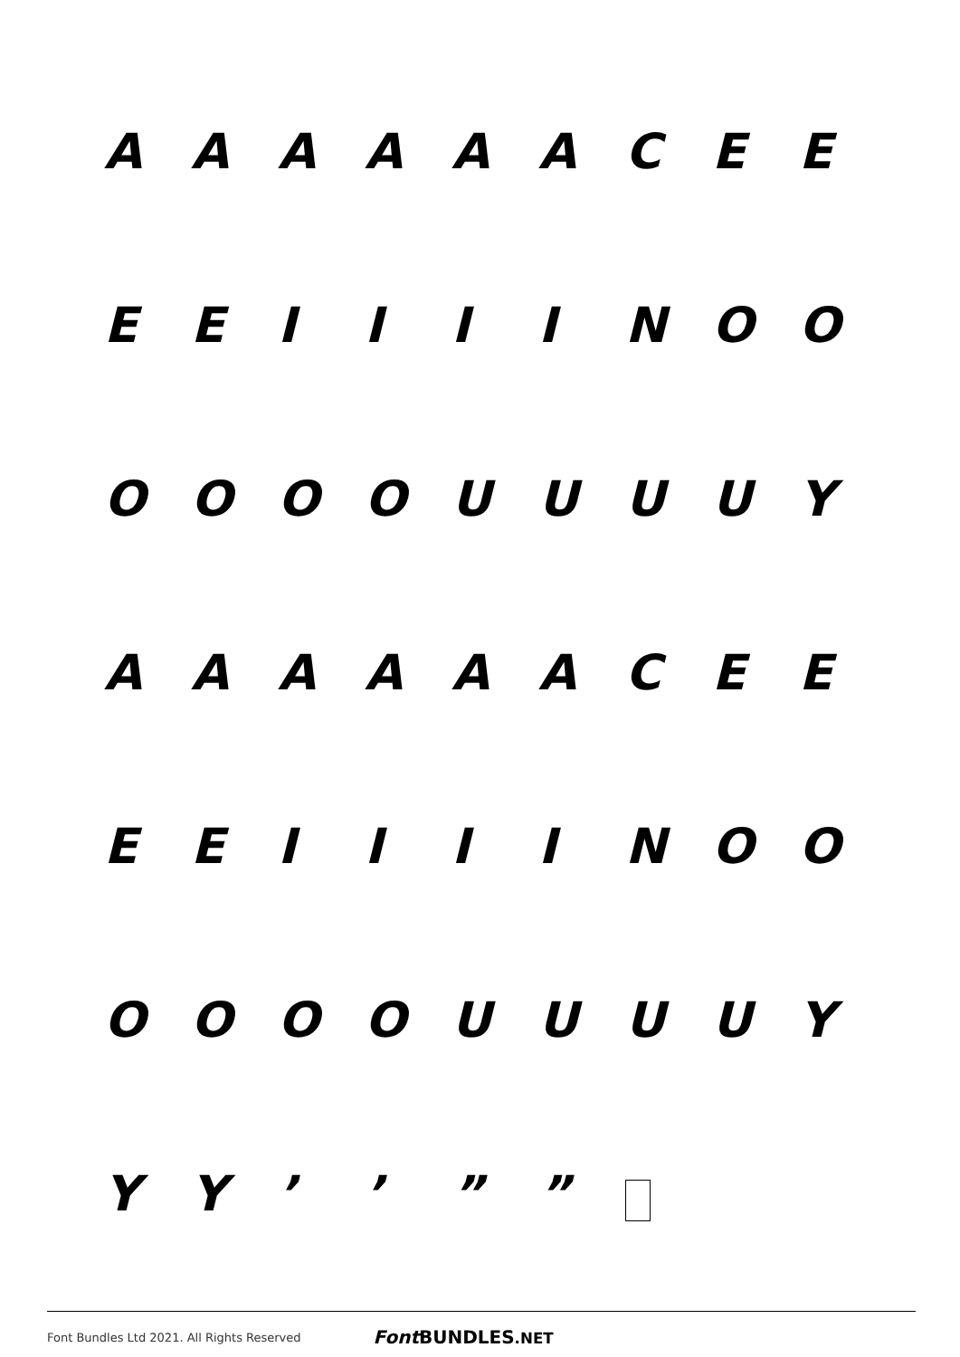AAAAAACEE
EEIIIINOO
OOOOUUUUY
AAAAAACEE
EEIIIINOO
OOOOUUUUY
YY’’””
Font Bundles Ltd 2021. All Rights Reserved Font BUNDLES.NET